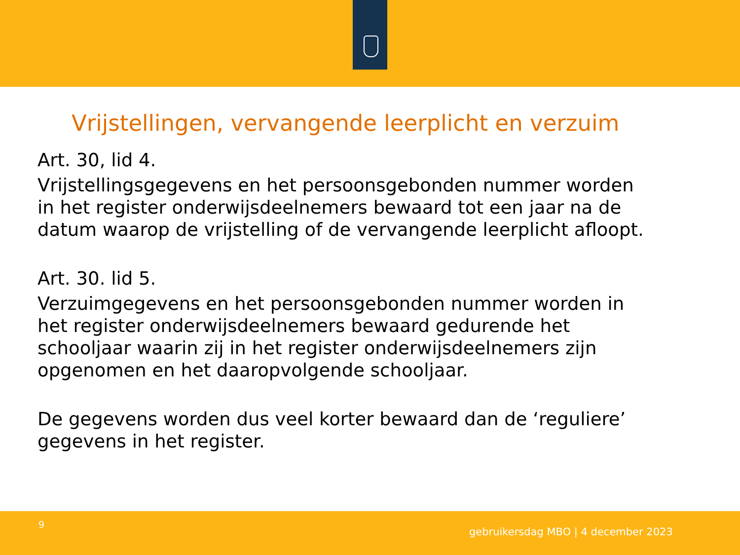Vrijstellingen, vervangende leerplicht en verzuim
Art. 30, lid 4.
Vrijstellingsgegevens en het persoonsgebonden nummer worden
in het register onderwijsdeelnemers bewaard tot een jaar na de
datum waarop de vrijstelling of de vervangende leerplicht afloopt.
Art. 30. lid 5.
Verzuimgegevens en het persoonsgebonden nummer worden in
het register onderwijsdeelnemers bewaard gedurende het
schooljaar waarin zij in het register onderwijsdeelnemers zijn
opgenomen en het daaropvolgende schooljaar.
De gegevens worden dus veel korter bewaard dan de ‘reguliere’
gegevens in het register.
9
gebruikersdag MBO | 4 december 2023